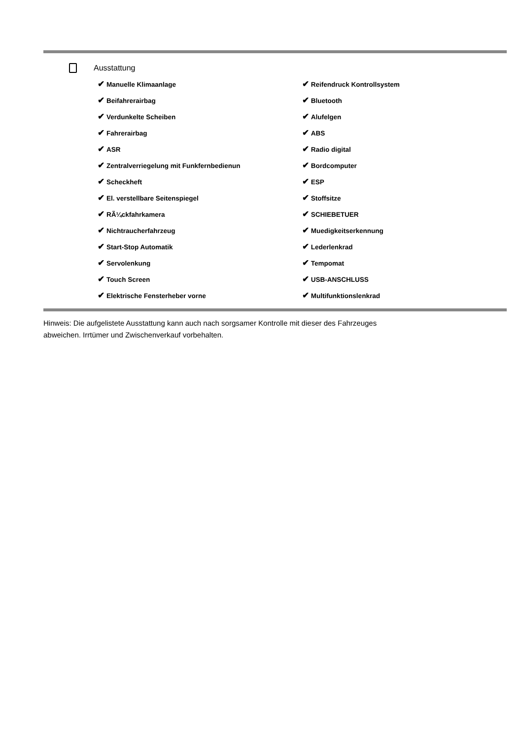Ausstattung
| ✔ Manuelle Klimaanlage | ✔ Reifendruck Kontrollsystem |
| ✔ Beifahrerairbag | ✔ Bluetooth |
| ✔ Verdunkelte Scheiben | ✔ Alufelgen |
| ✔ Fahrerairbag | ✔ ABS |
| ✔ ASR | ✔ Radio digital |
| ✔ Zentralverriegelung mit Funkfernbedienun | ✔ Bordcomputer |
| ✔ Scheckheft | ✔ ESP |
| ✔ El. verstellbare Seitenspiegel | ✔ Stoffsitze |
| ✔ RÃ¼ckfahrkamera | ✔ SCHIEBETUER |
| ✔ Nichtraucherfahrzeug | ✔ Muedigkeitserkennung |
| ✔ Start-Stop Automatik | ✔ Lederlenkrad |
| ✔ Servolenkung | ✔ Tempomat |
| ✔ Touch Screen | ✔ USB-ANSCHLUSS |
| ✔ Elektrische Fensterheber vorne | ✔ Multifunktionslenkrad |
Hinweis: Die aufgelistete Ausstattung kann auch nach sorgsamer Kontrolle mit dieser des Fahrzeuges
abweichen. Irrtümer und Zwischenverkauf vorbehalten.